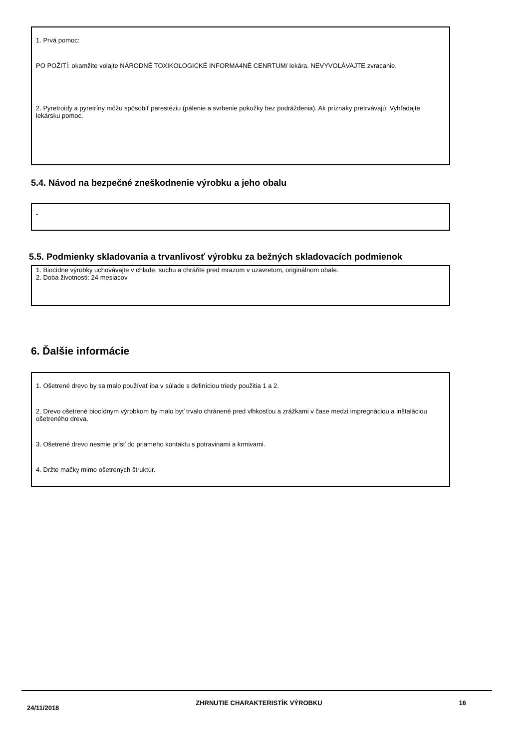1. Prvá pomoc:
PO POŽITÍ: okamžite volajte NÁRODNÉ TOXIKOLOGICKÉ INFORMA4NÉ CENRTUM/ lekára. NEVYVOLÁVAJTE zvracanie.
2. Pyretroidy a pyretríny môžu spôsobiť parestéziu (pálenie a svrbenie pokožky bez podráždenia). Ak príznaky pretrvávajú: Vyhľadajte lekársku pomoc.
5.4. Návod na bezpečné zneškodnenie výrobku a jeho obalu
-
5.5. Podmienky skladovania a trvanlivosť výrobku za bežných skladovacích podmienok
1. Biocídne výrobky uchovávajte v chlade, suchu a chráňte pred mrazom v uzavretom, originálnom obale.
2. Doba životnosti: 24 mesiacov
6. Ďalšie informácie
1. Ošetrené drevo by sa malo používať iba v súlade s definíciou triedy použitia 1 a 2.
2. Drevo ošetrené biocídnym výrobkom by malo byť trvalo chránené pred vlhkosťou a zrážkami v čase medzi impregnáciou a inštaláciou ošetreného dreva.
3. Ošetrené drevo nesmie prísť do priameho kontaktu s potravinami a krmivami.
4. Držte mačky mimo ošetrených štruktúr.
24/11/2018 ZHRNUTIE CHARAKTERISTÍK VÝROBKU 16